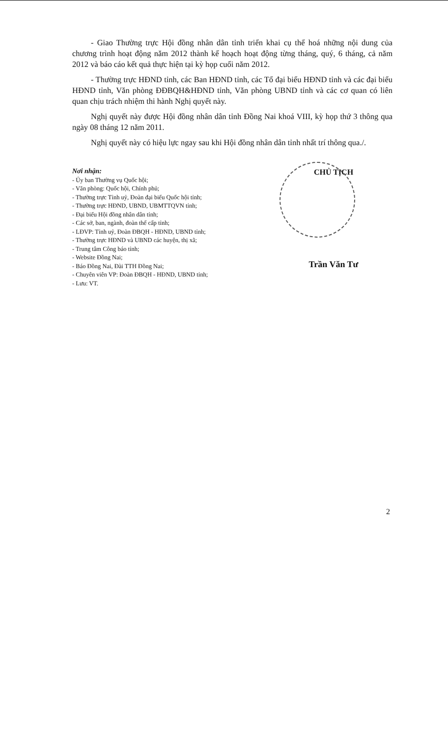- Giao Thường trực Hội đồng nhân dân tỉnh triển khai cụ thể hoá những nội dung của chương trình hoạt động năm 2012 thành kế hoạch hoạt động từng tháng, quý, 6 tháng, cả năm 2012 và báo cáo kết quả thực hiện tại kỳ họp cuối năm 2012.
- Thường trực HĐND tỉnh, các Ban HĐND tỉnh, các Tổ đại biểu HĐND tỉnh và các đại biểu HĐND tỉnh, Văn phòng ĐĐBQH&HĐND tỉnh, Văn phòng UBND tỉnh và các cơ quan có liên quan chịu trách nhiệm thi hành Nghị quyết này.
Nghị quyết này được Hội đồng nhân dân tỉnh Đồng Nai khoá VIII, kỳ họp thứ 3 thông qua ngày 08 tháng 12 năm 2011.
Nghị quyết này có hiệu lực ngay sau khi Hội đồng nhân dân tỉnh nhất trí thông qua./.
Nơi nhận:
- Ủy ban Thường vụ Quốc hội;
- Văn phòng: Quốc hội, Chính phủ;
- Thường trực Tỉnh uỷ, Đoàn đại biểu Quốc hội tỉnh;
- Thường trực HĐND, UBND, UBMTTQVN tỉnh;
- Đại biểu Hội đồng nhân dân tỉnh;
- Các sở, ban, ngành, đoàn thể cấp tỉnh;
- LĐVP: Tỉnh uỷ, Đoàn ĐBQH - HĐND, UBND tỉnh;
- Thường trực HĐND và UBND các huyện, thị xã;
- Trung tâm Công báo tỉnh;
- Website Đồng Nai;
- Báo Đồng Nai, Đài TTH Đồng Nai;
- Chuyên viên VP: Đoàn ĐBQH - HĐND, UBND tỉnh;
- Lưu: VT.
CHỦ TỊCH
Trần Văn Tư
2